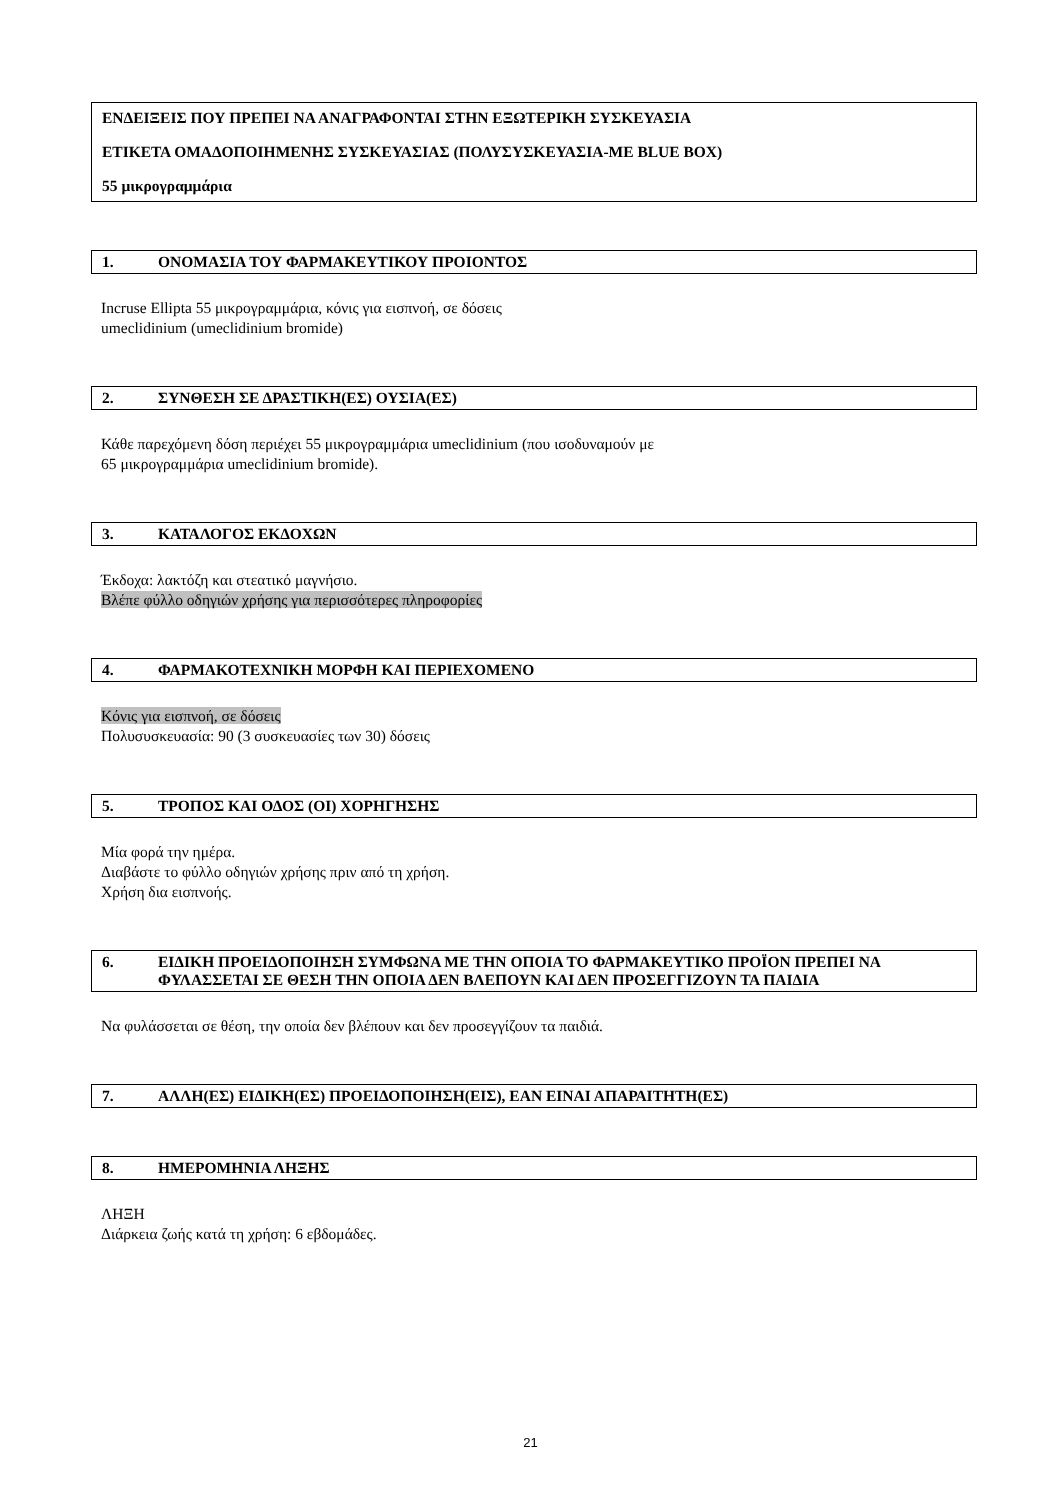ΕΝΔΕΙΞΕΙΣ ΠΟΥ ΠΡΕΠΕΙ ΝΑ ΑΝΑΓΡΑΦΟΝΤΑΙ ΣΤΗΝ ΕΞΩΤΕΡΙΚΗ ΣΥΣΚΕΥΑΣΙΑ
ΕΤΙΚΕΤΑ ΟΜΑΔΟΠΟΙΗΜΕΝΗΣ ΣΥΣΚΕΥΑΣΙΑΣ (ΠΟΛΥΣΥΣΚΕΥΑΣΙΑ-ΜΕ BLUE BOX)
55 μικρογραμμάρια
1. ΟΝΟΜΑΣΙΑ ΤΟΥ ΦΑΡΜΑΚΕΥΤΙΚΟΥ ΠΡΟΙΟΝΤΟΣ
Incruse Ellipta 55 μικρογραμμάρια, κόνις για εισπνοή, σε δόσεις
umeclidinium (umeclidinium bromide)
2. ΣΥΝΘΕΣΗ ΣΕ ΔΡΑΣΤΙΚΗ(ΕΣ) ΟΥΣΙΑ(ΕΣ)
Κάθε παρεχόμενη δόση περιέχει 55 μικρογραμμάρια umeclidinium (που ισοδυναμούν με
65 μικρογραμμάρια umeclidinium bromide).
3. ΚΑΤΑΛΟΓΟΣ ΕΚΔΟΧΩΝ
Έκδοχα: λακτόζη και στεατικό μαγνήσιο.
Βλέπε φύλλο οδηγιών χρήσης για περισσότερες πληροφορίες
4. ΦΑΡΜΑΚΟΤΕΧΝΙΚΗ ΜΟΡΦΗ ΚΑΙ ΠΕΡΙΕΧΟΜΕΝΟ
Κόνις για εισπνοή, σε δόσεις
Πολυσυσκευασία: 90 (3 συσκευασίες των 30) δόσεις
5. ΤΡΟΠΟΣ ΚΑΙ ΟΔΟΣ (ΟΙ) ΧΟΡΗΓΗΣΗΣ
Μία φορά την ημέρα.
Διαβάστε το φύλλο οδηγιών χρήσης πριν από τη χρήση.
Χρήση δια εισπνοής.
6. ΕΙΔΙΚΗ ΠΡΟΕΙΔΟΠΟΙΗΣΗ ΣΥΜΦΩΝΑ ΜΕ ΤΗΝ ΟΠΟΙΑ ΤΟ ΦΑΡΜΑΚΕΥΤΙΚΟ ΠΡΟΪΟΝ ΠΡΕΠΕΙ ΝΑ ΦΥΛΑΣΣΕΤΑΙ ΣΕ ΘΕΣΗ ΤΗΝ ΟΠΟΙΑ ΔΕΝ ΒΛΕΠΟΥΝ ΚΑΙ ΔΕΝ ΠΡΟΣΕΓΓΙΖΟΥΝ ΤΑ ΠΑΙΔΙΑ
Να φυλάσσεται σε θέση, την οποία δεν βλέπουν και δεν προσεγγίζουν τα παιδιά.
7. ΑΛΛΗ(ΕΣ) ΕΙΔΙΚΗ(ΕΣ) ΠΡΟΕΙΔΟΠΟΙΗΣΗ(ΕΙΣ), ΕΑΝ ΕΙΝΑΙ ΑΠΑΡΑΙΤΗΤΗ(ΕΣ)
8. ΗΜΕΡΟΜΗΝΙΑ ΛΗΞΗΣ
ΛΗΞΗ
Διάρκεια ζωής κατά τη χρήση: 6 εβδομάδες.
21